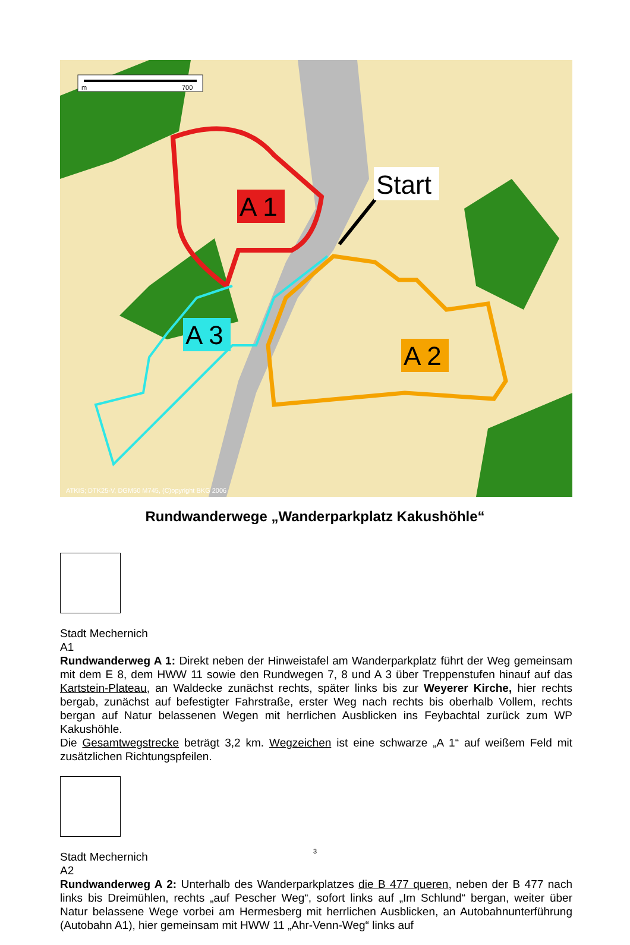m
700
Start
A 1
A 3
A 2
ATKIS; DTK25-V, DGM50 M745, (C)opyright BKG 2006
Rundwanderwege „Wanderparkplatz Kakushöhle“
Stadt Mechernich
A1
Rundwanderweg A 1: Direkt neben der Hinweistafel am Wanderparkplatz führt der Weg gemeinsam mit dem E 8, dem HWW 11 sowie den Rundwegen 7, 8 und A 3 über Treppenstufen hinauf auf das Kartstein-Plateau, an Waldecke zunächst rechts, später links bis zur Weyerer Kirche, hier rechts bergab, zunächst auf befestigter Fahrstraße, erster Weg nach rechts bis oberhalb Vollem, rechts bergan auf Natur belassenen Wegen mit herrlichen Ausblicken ins Feybachtal zurück zum WP Kakushöhle.
Die Gesamtwegstrecke beträgt 3,2 km. Wegzeichen ist eine schwarze „A 1“ auf weißem Feld mit zusätzlichen Richtungspfeilen.
Stadt Mechernich
A2
Rundwanderweg A 2: Unterhalb des Wanderparkplatzes die B 477 queren, neben der B 477 nach links bis Dreimühlen, rechts „auf Pescher Weg“, sofort links auf „Im Schlund“ bergan, weiter über Natur belassene Wege vorbei am Hermesberg mit herrlichen Ausblicken, an Autobahnunterführung (Autobahn A1), hier gemeinsam mit HWW 11 „Ahr-Venn-Weg“ links auf
3